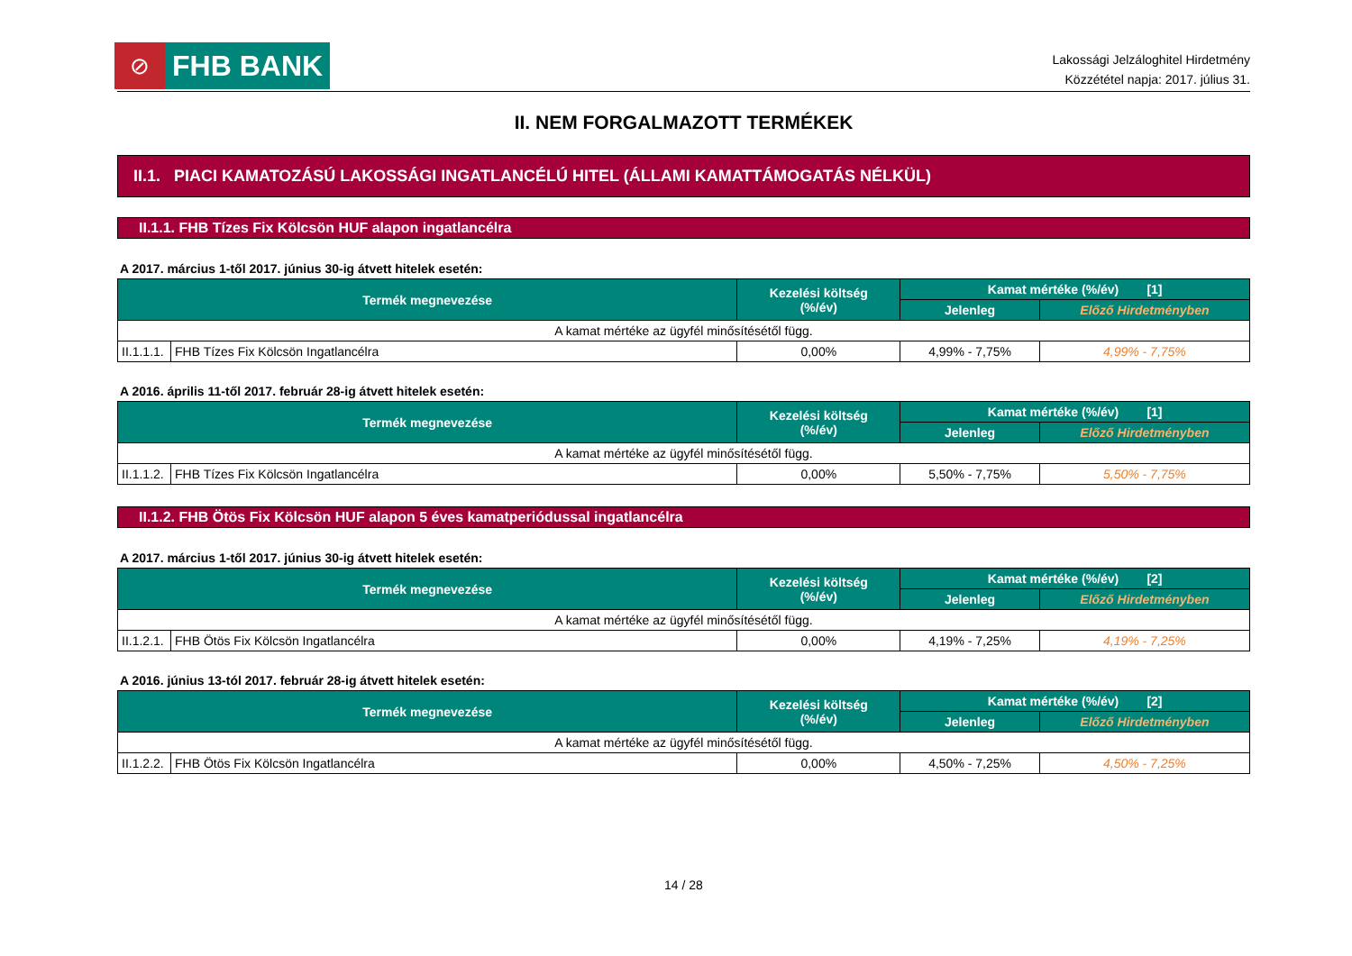⊘
FHB BANK
Lakossági Jelzáloghitel Hirdetmény
Közzététel napja: 2017. július 31.
II. NEM FORGALMAZOTT TERMÉKEK
II.1. PIACI KAMATOZÁSÚ LAKOSSÁGI INGATLANCÉLÚ HITEL (ÁLLAMI KAMATTÁMOGATÁS NÉLKÜL)
II.1.1. FHB Tízes Fix Kölcsön HUF alapon ingatlancélra
A 2017. március 1-től 2017. június 30-ig átvett hitelek esetén:
| Termék megnevezése | | Kezelési költség (%/év) | Kamat mértéke (%/év) [1] | |
| --- | --- | --- | --- | --- |
| | | | Jelenleg | Előző Hirdetményben |
| A kamat mértéke az ügyfél minősítésétől függ. | | | | |
| II.1.1.1. | FHB Tízes Fix Kölcsön Ingatlancélra | 0,00% | 4,99% - 7,75% | 4,99% - 7,75% |
A 2016. április 11-től 2017. február 28-ig átvett hitelek esetén:
| Termék megnevezése | | Kezelési költség (%/év) | Kamat mértéke (%/év) [1] | |
| --- | --- | --- | --- | --- |
| | | | Jelenleg | Előző Hirdetményben |
| A kamat mértéke az ügyfél minősítésétől függ. | | | | |
| II.1.1.2. | FHB Tízes Fix Kölcsön Ingatlancélra | 0,00% | 5,50% - 7,75% | 5,50% - 7,75% |
II.1.2. FHB Ötös Fix Kölcsön HUF alapon 5 éves kamatperiódussal ingatlancélra
A 2017. március 1-től 2017. június 30-ig átvett hitelek esetén:
| Termék megnevezése | | Kezelési költség (%/év) | Kamat mértéke (%/év) [2] | |
| --- | --- | --- | --- | --- |
| | | | Jelenleg | Előző Hirdetményben |
| A kamat mértéke az ügyfél minősítésétől függ. | | | | |
| II.1.2.1. | FHB Ötös Fix Kölcsön Ingatlancélra | 0,00% | 4,19% - 7,25% | 4,19% - 7,25% |
A 2016. június 13-tól 2017. február 28-ig átvett hitelek esetén:
| Termék megnevezése | | Kezelési költség (%/év) | Kamat mértéke (%/év) [2] | |
| --- | --- | --- | --- | --- |
| | | | Jelenleg | Előző Hirdetményben |
| A kamat mértéke az ügyfél minősítésétől függ. | | | | |
| II.1.2.2. | FHB Ötös Fix Kölcsön Ingatlancélra | 0,00% | 4,50% - 7,25% | 4,50% - 7,25% |
14 / 28